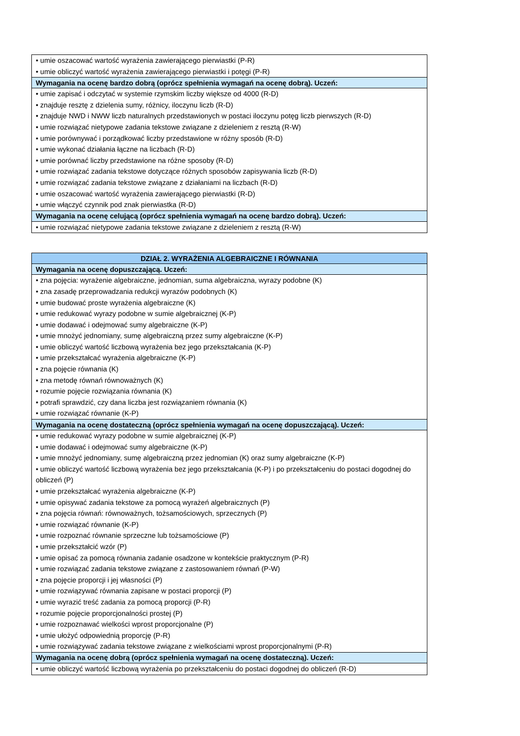| • umie oszacować wartość wyrażenia zawierającego pierwiastki (P-R) • umie obliczyć wartość wyrażenia zawierającego pierwiastki i potęgi (P-R) |
| Wymagania na ocenę bardzo dobrą (oprócz spełnienia wymagań na ocenę dobrą). Uczeń: |
| • umie zapisać i odczytać w systemie rzymskim liczby większe od 4000 (R-D) • znajduje resztę z dzielenia sumy, różnicy, iloczynu liczb (R-D) • znajduje NWD i NWW liczb naturalnych przedstawionych w postaci iloczynu potęg liczb pierwszych (R-D) • umie rozwiązać nietypowe zadania tekstowe związane z dzieleniem z resztą (R-W) • umie porównywać i porządkować liczby przedstawione w różny sposób (R-D) • umie wykonać działania łączne na liczbach (R-D) • umie porównać liczby przedstawione na różne sposoby (R-D) • umie rozwiązać zadania tekstowe dotyczące różnych sposobów zapisywania liczb (R-D) • umie rozwiązać zadania tekstowe związane z działaniami na liczbach (R-D) • umie oszacować wartość wyrażenia zawierającego pierwiastki (R-D) • umie włączyć czynnik pod znak pierwiastka (R-D) |
| Wymagania na ocenę celującą (oprócz spełnienia wymagań na ocenę bardzo dobrą). Uczeń: |
| • umie rozwiązać nietypowe zadania tekstowe związane z dzieleniem z resztą (R-W) |
| DZIAŁ 2. WYRAŻENIA ALGEBRAICZNE I RÓWNANIA |
| --- |
| Wymagania na ocenę dopuszczającą. Uczeń: |
| • zna pojęcia: wyrażenie algebraiczne, jednomian, suma algebraiczna, wyrazy podobne (K) • zna zasadę przeprowadzania redukcji wyrazów podobnych (K) • umie budować proste wyrażenia algebraiczne (K) • umie redukować wyrazy podobne w sumie algebraicznej (K-P) • umie dodawać i odejmować sumy algebraiczne (K-P) • umie mnożyć jednomiany, sumę algebraiczną przez sumy algebraiczne (K-P) • umie obliczyć wartość liczbową wyrażenia bez jego przekształcania (K-P) • umie przekształcać wyrażenia algebraiczne (K-P) • zna pojęcie równania (K) • zna metodę równań równoważnych (K) • rozumie pojęcie rozwiązania równania (K) • potrafi sprawdzić, czy dana liczba jest rozwiązaniem równania (K) • umie rozwiązać równanie (K-P) |
| Wymagania na ocenę dostateczną (oprócz spełnienia wymagań na ocenę dopuszczającą). Uczeń: |
| • umie redukować wyrazy podobne w sumie algebraicznej (K-P) • umie dodawać i odejmować sumy algebraiczne (K-P) • umie mnożyć jednomiany, sumę algebraiczną przez jednomian (K) oraz sumy algebraiczne (K-P) • umie obliczyć wartość liczbową wyrażenia bez jego przekształcania (K-P) i po przekształceniu do postaci dogodnej do obliczeń (P) • umie przekształcać wyrażenia algebraiczne (K-P) • umie opisywać zadania tekstowe za pomocą wyrażeń algebraicznych (P) • zna pojęcia równań: równoważnych, tożsamościowych, sprzecznych (P) • umie rozwiązać równanie (K-P) • umie rozpoznać równanie sprzeczne lub tożsamościowe (P) • umie przekształcić wzór (P) • umie opisać za pomocą równania zadanie osadzone w kontekście praktycznym (P-R) • umie rozwiązać zadania tekstowe związane z zastosowaniem równań (P-W) • zna pojęcie proporcji i jej własności (P) • umie rozwiązywać równania zapisane w postaci proporcji (P) • umie wyrazić treść zadania za pomocą proporcji (P-R) • rozumie pojęcie proporcjonalności prostej (P) • umie rozpoznawać wielkości wprost proporcjonalne (P) • umie ułożyć odpowiednią proporcję (P-R) • umie rozwiązywać zadania tekstowe związane z wielkościami wprost proporcjonalnymi (P-R) |
| Wymagania na ocenę dobrą (oprócz spełnienia wymagań na ocenę dostateczną). Uczeń: |
| • umie obliczyć wartość liczbową wyrażenia po przekształceniu do postaci dogodnej do obliczeń (R-D) |